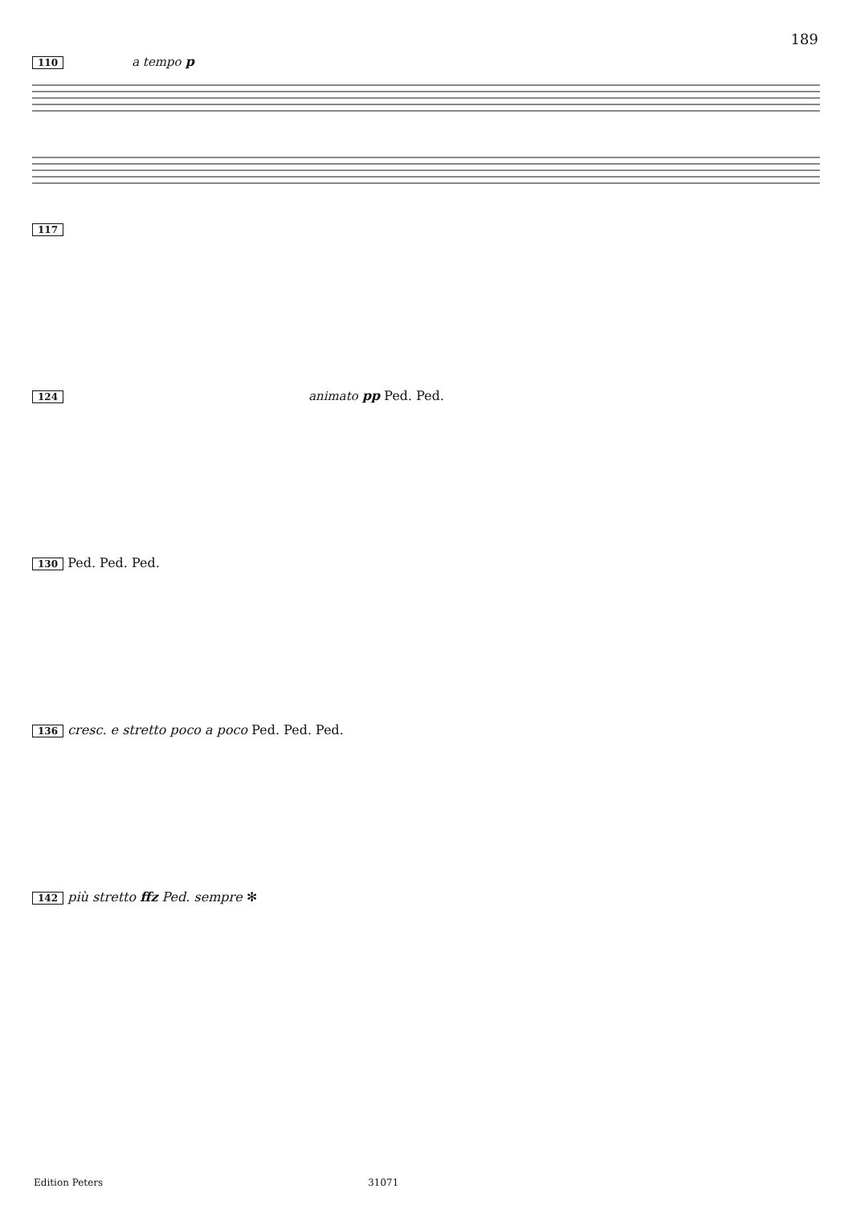189
110 a tempo p
117
124 animato pp Ped. Ped.
130 Ped. Ped. Ped.
136 cresc. e stretto poco a poco Ped. Ped. Ped.
142 più stretto ffz Ped. sempre ✻
Edition Peters 31071